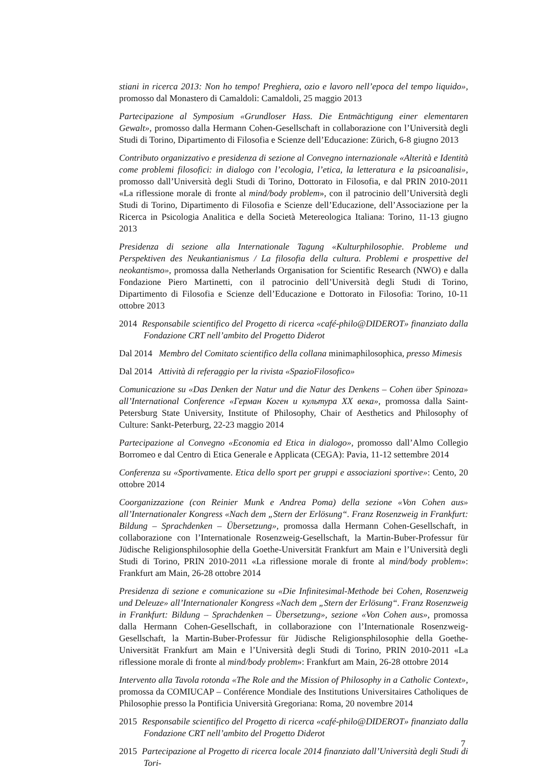stiani in ricerca 2013: Non ho tempo! Preghiera, ozio e lavoro nell’epoca del tempo liquido», promosso dal Monastero di Camaldoli: Camaldoli, 25 maggio 2013
Partecipazione al Symposium «Grundloser Hass. Die Entmächtigung einer elementaren Gewalt», promosso dalla Hermann Cohen-Gesellschaft in collaborazione con l’Università degli Studi di Torino, Dipartimento di Filosofia e Scienze dell’Educazione: Zürich, 6-8 giugno 2013
Contributo organizzativo e presidenza di sezione al Convegno internazionale «Alterità e Identità come problemi filosofici: in dialogo con l’ecologia, l’etica, la letteratura e la psicoanalisi», promosso dall’Università degli Studi di Torino, Dottorato in Filosofia, e dal PRIN 2010-2011 «La riflessione morale di fronte al mind/body problem», con il patrocinio dell’Università degli Studi di Torino, Dipartimento di Filosofia e Scienze dell’Educazione, dell’Associazione per la Ricerca in Psicologia Analitica e della Società Metereologica Italiana: Torino, 11-13 giugno 2013
Presidenza di sezione alla Internationale Tagung «Kulturphilosophie. Probleme und Perspektiven des Neukantianismus / La filosofia della cultura. Problemi e prospettive del neokantismo», promossa dalla Netherlands Organisation for Scientific Research (NWO) e dalla Fondazione Piero Martinetti, con il patrocinio dell’Università degli Studi di Torino, Dipartimento di Filosofia e Scienze dell’Educazione e Dottorato in Filosofia: Torino, 10-11 ottobre 2013
2014 Responsabile scientifico del Progetto di ricerca «café-philo@DIDEROT» finanziato dalla Fondazione CRT nell’ambito del Progetto Diderot
Dal 2014 Membro del Comitato scientifico della collana minimaphilosophica, presso Mimesis
Dal 2014 Attività di referaggio per la rivista «SpazioFilosofico»
Comunicazione su «Das Denken der Natur und die Natur des Denkens – Cohen über Spinoza» all’International Conference «Герман Коген и культура XX века», promossa dalla Saint-Petersburg State University, Institute of Philosophy, Chair of Aesthetics and Philosophy of Culture: Sankt-Peterburg, 22-23 maggio 2014
Partecipazione al Convegno «Economia ed Etica in dialogo», promosso dall’Almo Collegio Borromeo e dal Centro di Etica Generale e Applicata (CEGA): Pavia, 11-12 settembre 2014
Conferenza su «Sportivamente. Etica dello sport per gruppi e associazioni sportive»: Cento, 20 ottobre 2014
Coorganizzazione (con Reinier Munk e Andrea Poma) della sezione «Von Cohen aus» all’Internationaler Kongress «Nach dem „Stern der Erlösung“. Franz Rosenzweig in Frankfurt: Bildung – Sprachdenken – Übersetzung», promossa dalla Hermann Cohen-Gesellschaft, in collaborazione con l’Internationale Rosenzweig-Gesellschaft, la Martin-Buber-Professur für Jüdische Religionsphilosophie della Goethe-Universität Frankfurt am Main e l’Università degli Studi di Torino, PRIN 2010-2011 «La riflessione morale di fronte al mind/body problem»: Frankfurt am Main, 26-28 ottobre 2014
Presidenza di sezione e comunicazione su «Die Infinitesimal-Methode bei Cohen, Rosenzweig und Deleuze» all’Internationaler Kongress «Nach dem „Stern der Erlösung“. Franz Rosenzweig in Frankfurt: Bildung – Sprachdenken – Übersetzung», sezione «Von Cohen aus», promossa dalla Hermann Cohen-Gesellschaft, in collaborazione con l’Internationale Rosenzweig-Gesellschaft, la Martin-Buber-Professur für Jüdische Religionsphilosophie della Goethe-Universität Frankfurt am Main e l’Università degli Studi di Torino, PRIN 2010-2011 «La riflessione morale di fronte al mind/body problem»: Frankfurt am Main, 26-28 ottobre 2014
Intervento alla Tavola rotonda «The Role and the Mission of Philosophy in a Catholic Context», promossa da COMIUCAP – Conférence Mondiale des Institutions Universitaires Catholiques de Philosophie presso la Pontificia Università Gregoriana: Roma, 20 novembre 2014
2015 Responsabile scientifico del Progetto di ricerca «café-philo@DIDEROT» finanziato dalla Fondazione CRT nell’ambito del Progetto Diderot
2015 Partecipazione al Progetto di ricerca locale 2014 finanziato dall’Università degli Studi di Tori-
7